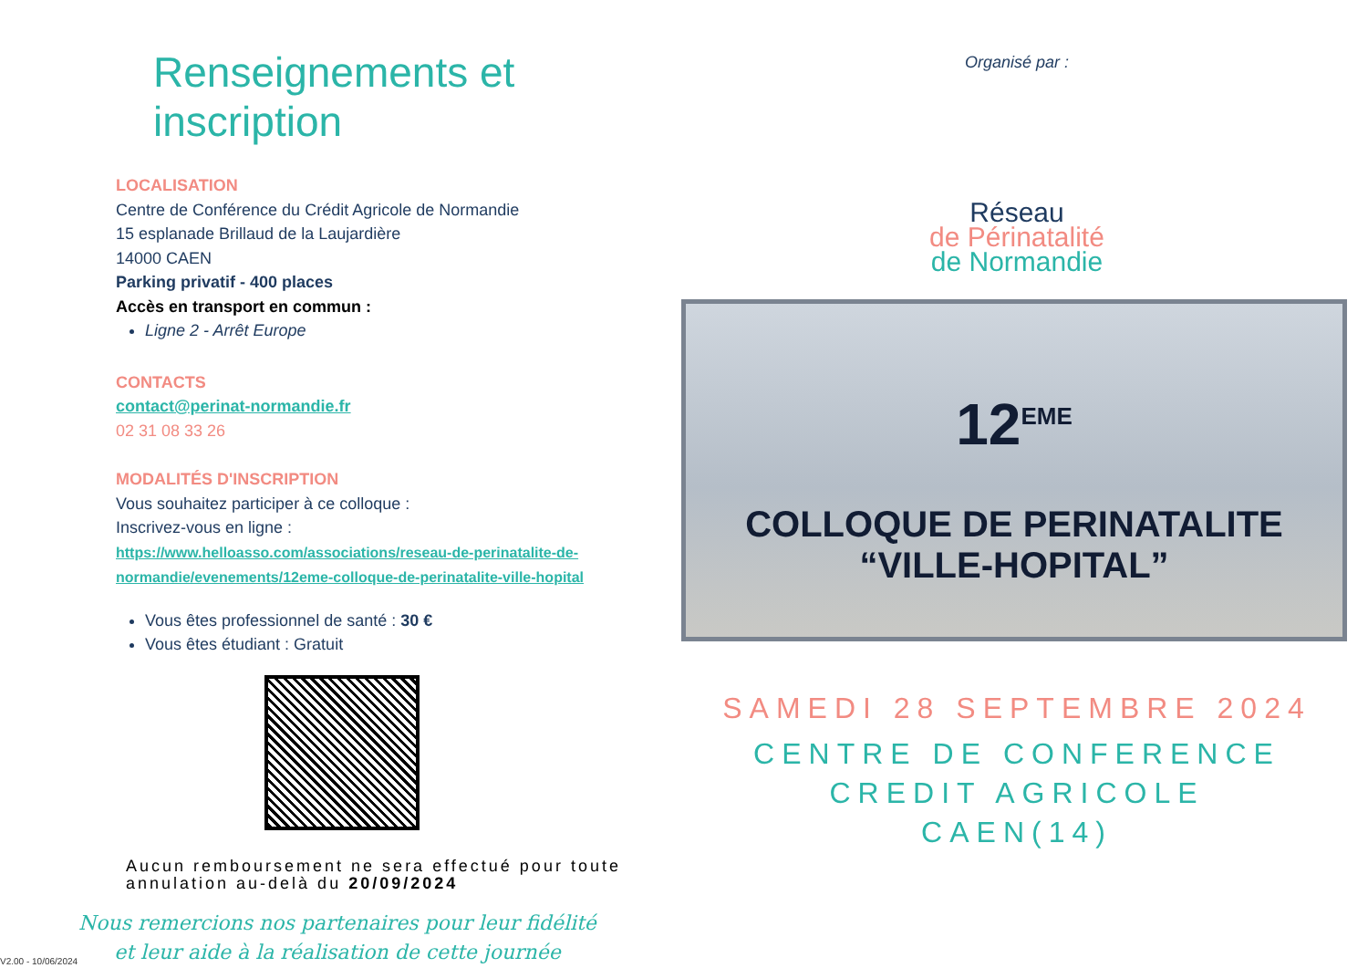Renseignements et inscription
LOCALISATION
Centre de Conférence du Crédit Agricole de Normandie
15 esplanade Brillaud de la Laujardière
14000 CAEN
Parking privatif - 400 places
Accès en transport en commun :
Ligne 2 - Arrêt Europe
CONTACTS
contact@perinat-normandie.fr
02 31 08 33 26
MODALITÉS D'INSCRIPTION
Vous souhaitez participer à ce colloque :
Inscrivez-vous en ligne :
https://www.helloasso.com/associations/reseau-de-perinatalite-de-normandie/evenements/12eme-colloque-de-perinatalite-ville-hopital
Vous êtes professionnel de santé : 30 €
Vous êtes étudiant : Gratuit
Aucun remboursement ne sera effectué pour toute annulation au-delà du 20/09/2024
Nous remercions nos partenaires pour leur fidélité
et leur aide à la réalisation de cette journée
Organisé par :
Réseau
de Périnatalité
de Normandie
12<sup>EME</sup>
COLLOQUE DE PERINATALITE “VILLE-HOPITAL”
SAMEDI 28 SEPTEMBRE 2024
CENTRE DE CONFERENCE
CREDIT AGRICOLE
CAEN(14)
V2.00 - 10/06/2024